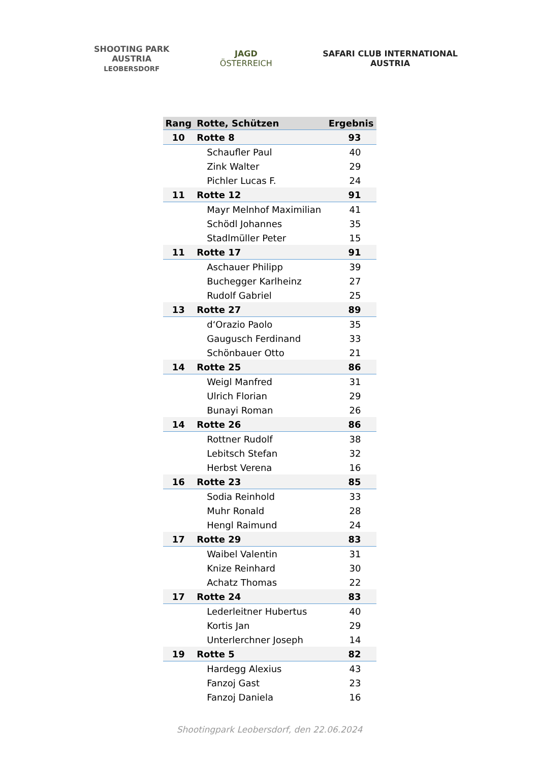SHOOTING PARK
AUSTRIA
LEOBERSDORF
JAGD
ÖSTERREICH
SAFARI CLUB INTERNATIONAL
AUSTRIA
| Rang | Rotte, Schützen | Ergebnis |
| --- | --- | --- |
| 10 | Rotte 8 | 93 |
| | Schaufler Paul | 40 |
| | Zink Walter | 29 |
| | Pichler Lucas F. | 24 |
| 11 | Rotte 12 | 91 |
| | Mayr Melnhof Maximilian | 41 |
| | Schödl Johannes | 35 |
| | Stadlmüller Peter | 15 |
| 11 | Rotte 17 | 91 |
| | Aschauer Philipp | 39 |
| | Buchegger Karlheinz | 27 |
| | Rudolf Gabriel | 25 |
| 13 | Rotte 27 | 89 |
| | d‘Orazio Paolo | 35 |
| | Gaugusch Ferdinand | 33 |
| | Schönbauer Otto | 21 |
| 14 | Rotte 25 | 86 |
| | Weigl Manfred | 31 |
| | Ulrich Florian | 29 |
| | Bunayi Roman | 26 |
| 14 | Rotte 26 | 86 |
| | Rottner Rudolf | 38 |
| | Lebitsch Stefan | 32 |
| | Herbst Verena | 16 |
| 16 | Rotte 23 | 85 |
| | Sodia Reinhold | 33 |
| | Muhr Ronald | 28 |
| | Hengl Raimund | 24 |
| 17 | Rotte 29 | 83 |
| | Waibel Valentin | 31 |
| | Knize Reinhard | 30 |
| | Achatz Thomas | 22 |
| 17 | Rotte 24 | 83 |
| | Lederleitner Hubertus | 40 |
| | Kortis Jan | 29 |
| | Unterlerchner Joseph | 14 |
| 19 | Rotte 5 | 82 |
| | Hardegg Alexius | 43 |
| | Fanzoj Gast | 23 |
| | Fanzoj Daniela | 16 |
Shootingpark Leobersdorf, den 22.06.2024